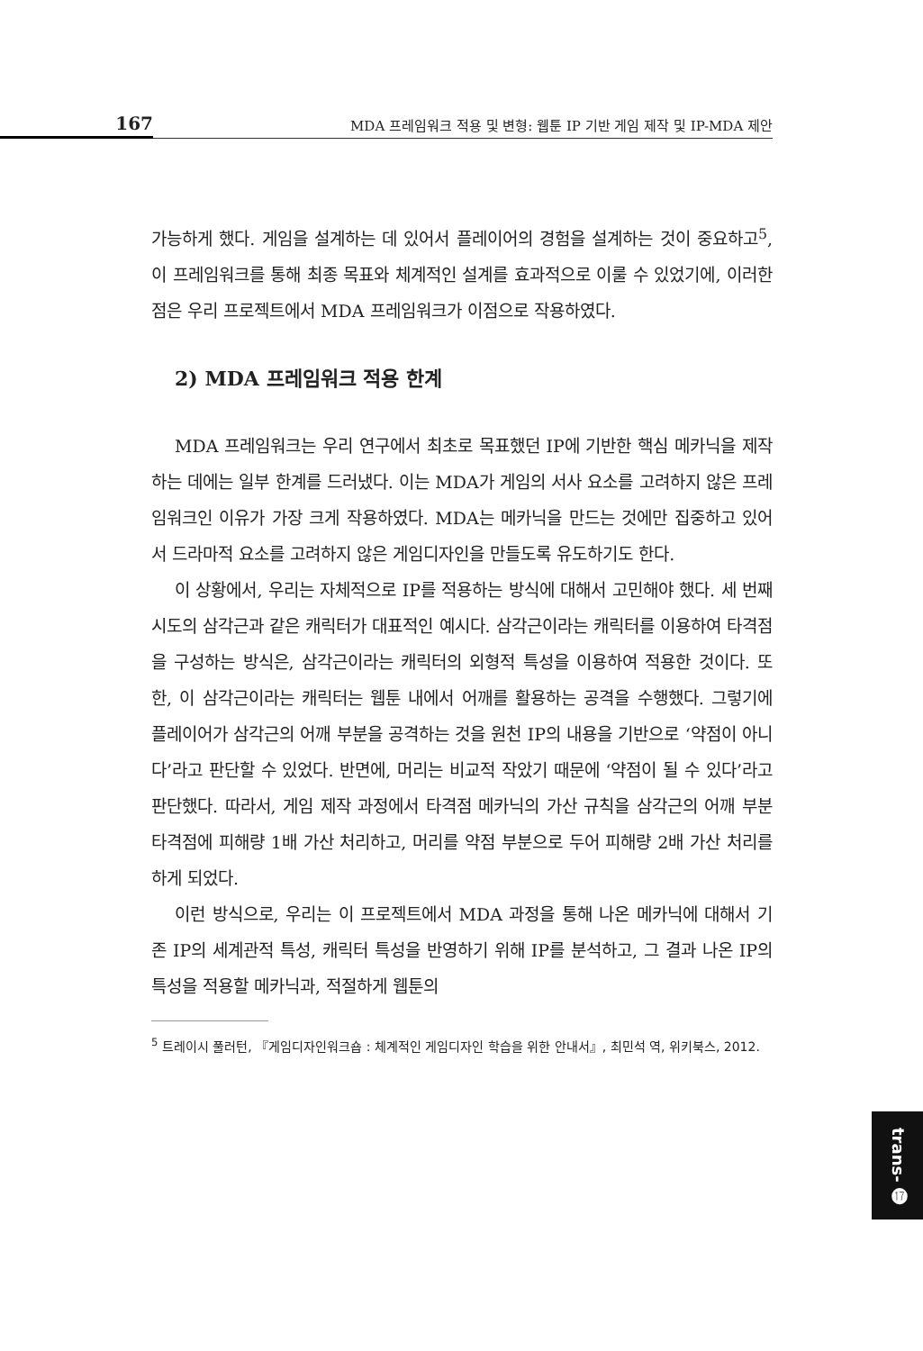167 MDA 프레임워크 적용 및 변형: 웹툰 IP 기반 게임 제작 및 IP-MDA 제안
가능하게 했다. 게임을 설계하는 데 있어서 플레이어의 경험을 설계하는 것이 중요하고<sup>5</sup>, 이 프레임워크를 통해 최종 목표와 체계적인 설계를 효과적으로 이룰 수 있었기에, 이러한 점은 우리 프로젝트에서 MDA 프레임워크가 이점으로 작용하였다.
2) MDA 프레임워크 적용 한계
MDA 프레임워크는 우리 연구에서 최초로 목표했던 IP에 기반한 핵심 메카닉을 제작하는 데에는 일부 한계를 드러냈다. 이는 MDA가 게임의 서사 요소를 고려하지 않은 프레임워크인 이유가 가장 크게 작용하였다. MDA는 메카닉을 만드는 것에만 집중하고 있어서 드라마적 요소를 고려하지 않은 게임디자인을 만들도록 유도하기도 한다.
이 상황에서, 우리는 자체적으로 IP를 적용하는 방식에 대해서 고민해야 했다. 세 번째 시도의 삼각근과 같은 캐릭터가 대표적인 예시다. 삼각근이라는 캐릭터를 이용하여 타격점을 구성하는 방식은, 삼각근이라는 캐릭터의 외형적 특성을 이용하여 적용한 것이다. 또한, 이 삼각근이라는 캐릭터는 웹툰 내에서 어깨를 활용하는 공격을 수행했다. 그렇기에 플레이어가 삼각근의 어깨 부분을 공격하는 것을 원천 IP의 내용을 기반으로 ‘약점이 아니다’라고 판단할 수 있었다. 반면에, 머리는 비교적 작았기 때문에 ‘약점이 될 수 있다’라고 판단했다. 따라서, 게임 제작 과정에서 타격점 메카닉의 가산 규칙을 삼각근의 어깨 부분 타격점에 피해량 1배 가산 처리하고, 머리를 약점 부분으로 두어 피해량 2배 가산 처리를 하게 되었다.
이런 방식으로, 우리는 이 프로젝트에서 MDA 과정을 통해 나온 메카닉에 대해서 기존 IP의 세계관적 특성, 캐릭터 특성을 반영하기 위해 IP를 분석하고, 그 결과 나온 IP의 특성을 적용할 메카닉과, 적절하게 웹툰의
<sup>5</sup> 트레이시 풀러턴, 『게임디자인워크숍 : 체계적인 게임디자인 학습을 위한 안내서』, 최민석 역, 위키북스, 2012.
trans- ⓱